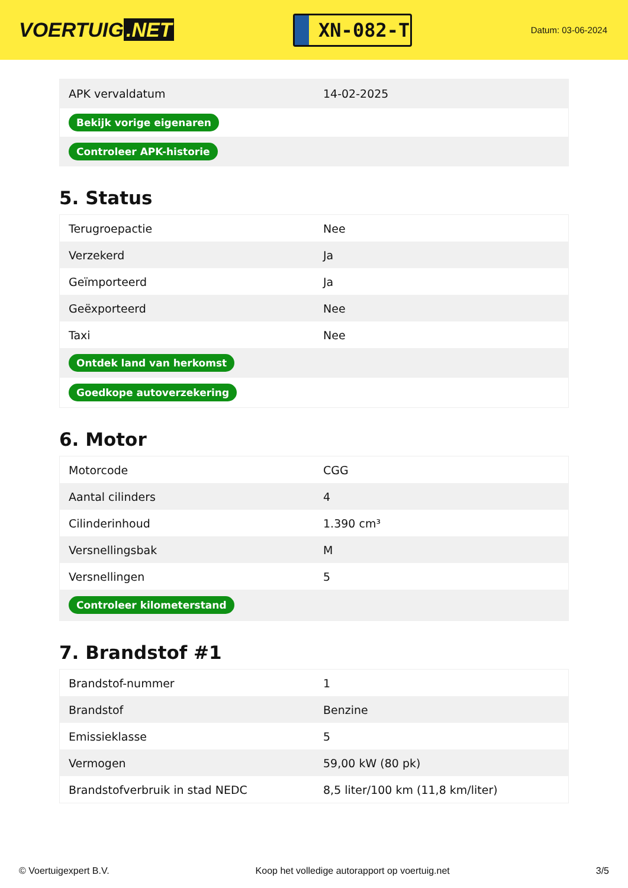VOERTUIG.NET
XN-082-T
Datum: 03-06-2024
| APK vervaldatum | 14-02-2025 |
| Bekijk vorige eigenaren | |
| Controleer APK-historie | |
5. Status
| Terugroepactie | Nee |
| Verzekerd | Ja |
| Geïmporteerd | Ja |
| Geëxporteerd | Nee |
| Taxi | Nee |
| Ontdek land van herkomst | |
| Goedkope autoverzekering | |
6. Motor
| Motorcode | CGG |
| Aantal cilinders | 4 |
| Cilinderinhoud | 1.390 cm³ |
| Versnellingsbak | M |
| Versnellingen | 5 |
| Controleer kilometerstand | |
7. Brandstof #1
| Brandstof-nummer | 1 |
| Brandstof | Benzine |
| Emissieklasse | 5 |
| Vermogen | 59,00 kW (80 pk) |
| Brandstofverbruik in stad NEDC | 8,5 liter/100 km (11,8 km/liter) |
© Voertuigexpert B.V. Koop het volledige autorapport op voertuig.net 3/5